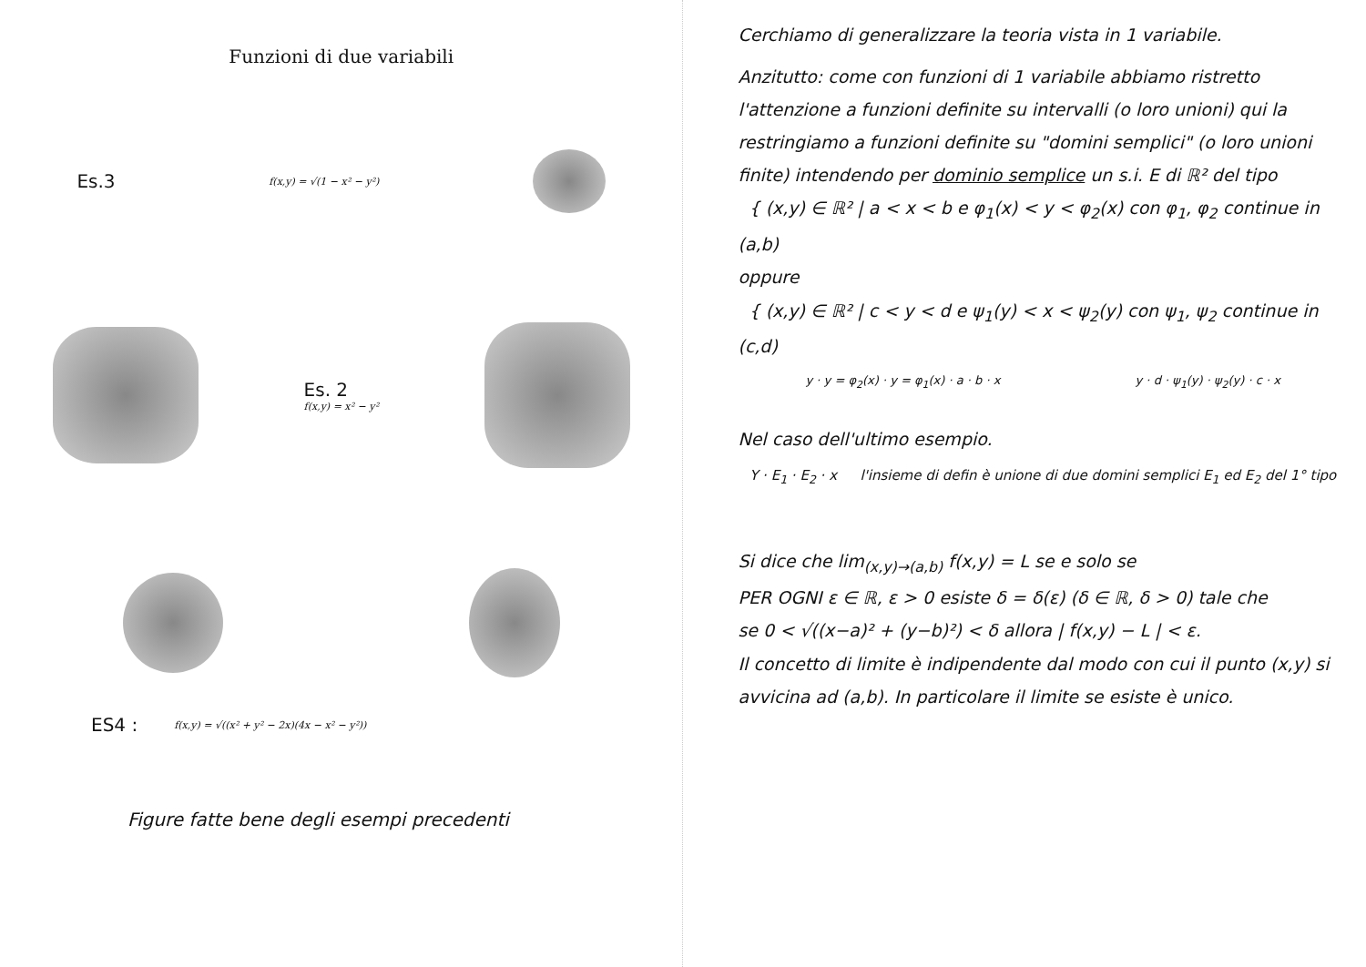Funzioni di due variabili
Es.3 f(x,y) = √(1 − x² − y²)
Es. 2
f(x,y) = x² − y²
ES4 : f(x,y) = √((x² + y² − 2x)(4x − x² − y²))
Figure fatte bene degli esempi precedenti
Cerchiamo di generalizzare la teoria vista in 1 variabile.
Anzitutto: come con funzioni di 1 variabile abbiamo ristretto l'attenzione a funzioni definite su intervalli (o loro unioni) qui la restringiamo a funzioni definite su "domini semplici" (o loro unioni finite) intendendo per dominio semplice un s.i. E di ℝ² del tipo
{ (x,y) ∈ ℝ² | a < x < b e φ<sub>1</sub>(x) < y < φ<sub>2</sub>(x) con φ<sub>1</sub>, φ<sub>2</sub> continue in (a,b)
oppure
{ (x,y) ∈ ℝ² | c < y < d e ψ<sub>1</sub>(y) < x < ψ<sub>2</sub>(y) con ψ<sub>1</sub>, ψ<sub>2</sub> continue in (c,d)
y · y = φ<sub>2</sub>(x) · y = φ<sub>1</sub>(x) · a · b · x y · d · ψ<sub>1</sub>(y) · ψ<sub>2</sub>(y) · c · x
Nel caso dell'ultimo esempio.
Y · E<sub>1</sub> · E<sub>2</sub> · x l'insieme di defin è unione di due domini semplici E<sub>1</sub> ed E<sub>2</sub> del 1° tipo
Si dice che lim<sub>(x,y)→(a,b)</sub> f(x,y) = L se e solo se
PER OGNI ε ∈ ℝ, ε > 0 esiste δ = δ(ε) (δ ∈ ℝ, δ > 0) tale che
se 0 < √((x−a)² + (y−b)²) < δ allora | f(x,y) − L | < ε.
Il concetto di limite è indipendente dal modo con cui il punto (x,y) si avvicina ad (a,b). In particolare il limite se esiste è unico.